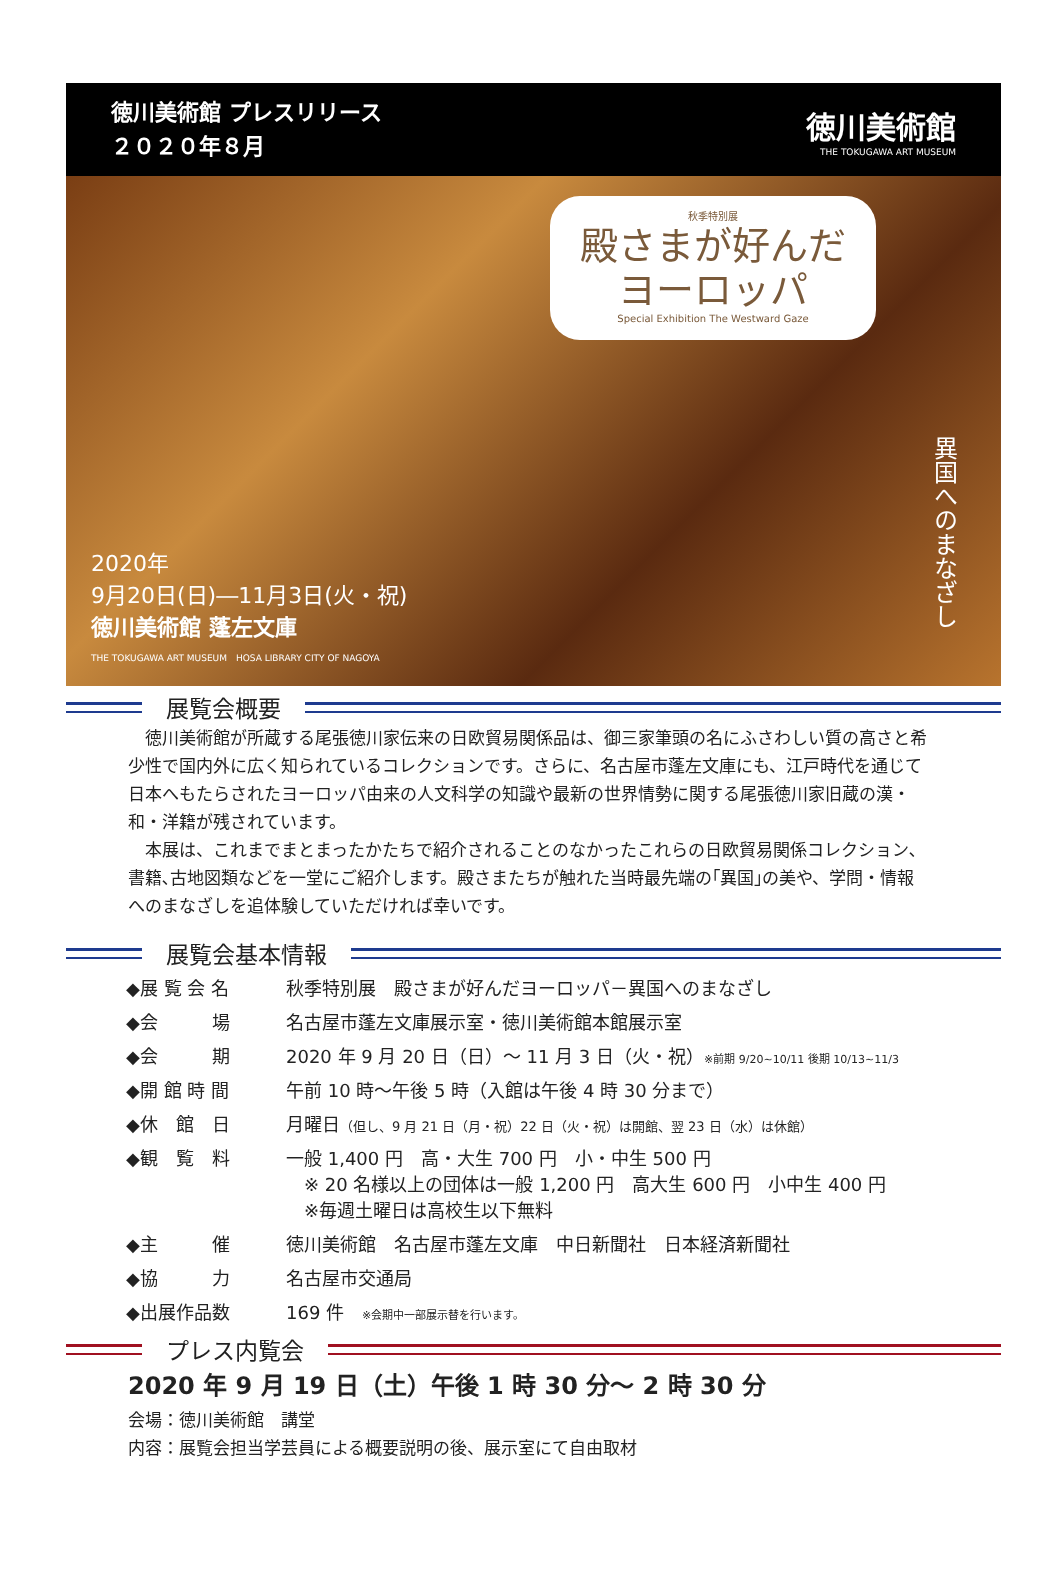徳川美術館 プレスリリース
２０２０年８月
徳川美術館
THE TOKUGAWA ART MUSEUM
秋季特別展
殿さまが好んだ
ヨーロッパ
Special Exhibition The Westward Gaze
2020年
9月20日(日)―11月3日(火・祝)
徳川美術館 蓬左文庫
THE TOKUGAWA ART MUSEUM　HOSA LIBRARY CITY OF NAGOYA
異国へのまなざし
展覧会概要
　徳川美術館が所蔵する尾張徳川家伝来の日欧貿易関係品は、御三家筆頭の名にふさわしい質の高さと希少性で国内外に広く知られているコレクションです。さらに、名古屋市蓬左文庫にも、江戸時代を通じて日本へもたらされたヨーロッパ由来の人文科学の知識や最新の世界情勢に関する尾張徳川家旧蔵の漢・和・洋籍が残されています。
　本展は、これまでまとまったかたちで紹介されることのなかったこれらの日欧貿易関係コレクション､書籍､古地図類などを一堂にご紹介します。殿さまたちが触れた当時最先端の｢異国｣の美や、学問・情報へのまなざしを追体験していただければ幸いです。
展覧会基本情報
| ◆展 覧 会 名 | 秋季特別展 殿さまが好んだヨーロッパ－異国へのまなざし |
| ◆会 場 | 名古屋市蓬左文庫展示室・徳川美術館本館展示室 |
| ◆会 期 | 2020 年 9 月 20 日（日）～ 11 月 3 日（火・祝） ※前期 9/20~10/11 後期 10/13~11/3 |
| ◆開 館 時 間 | 午前 10 時～午後 5 時（入館は午後 4 時 30 分まで） |
| ◆休 館 日 | 月曜日 （但し、9 月 21 日（月・祝）22 日（火・祝）は開館、翌 23 日（水）は休館） |
| ◆観 覧 料 | 一般 1,400 円 高・大生 700 円 小・中生 500 円 ※ 20 名様以上の団体は一般 1,200 円 高大生 600 円 小中生 400 円 ※毎週土曜日は高校生以下無料 |
| ◆主 催 | 徳川美術館 名古屋市蓬左文庫 中日新聞社 日本経済新聞社 |
| ◆協 力 | 名古屋市交通局 |
| ◆出展作品数 | 169 件 ※会期中一部展示替を行います。 |
プレス内覧会
2020 年 9 月 19 日（土）午後 1 時 30 分～ 2 時 30 分
会場：徳川美術館　講堂
内容：展覧会担当学芸員による概要説明の後、展示室にて自由取材